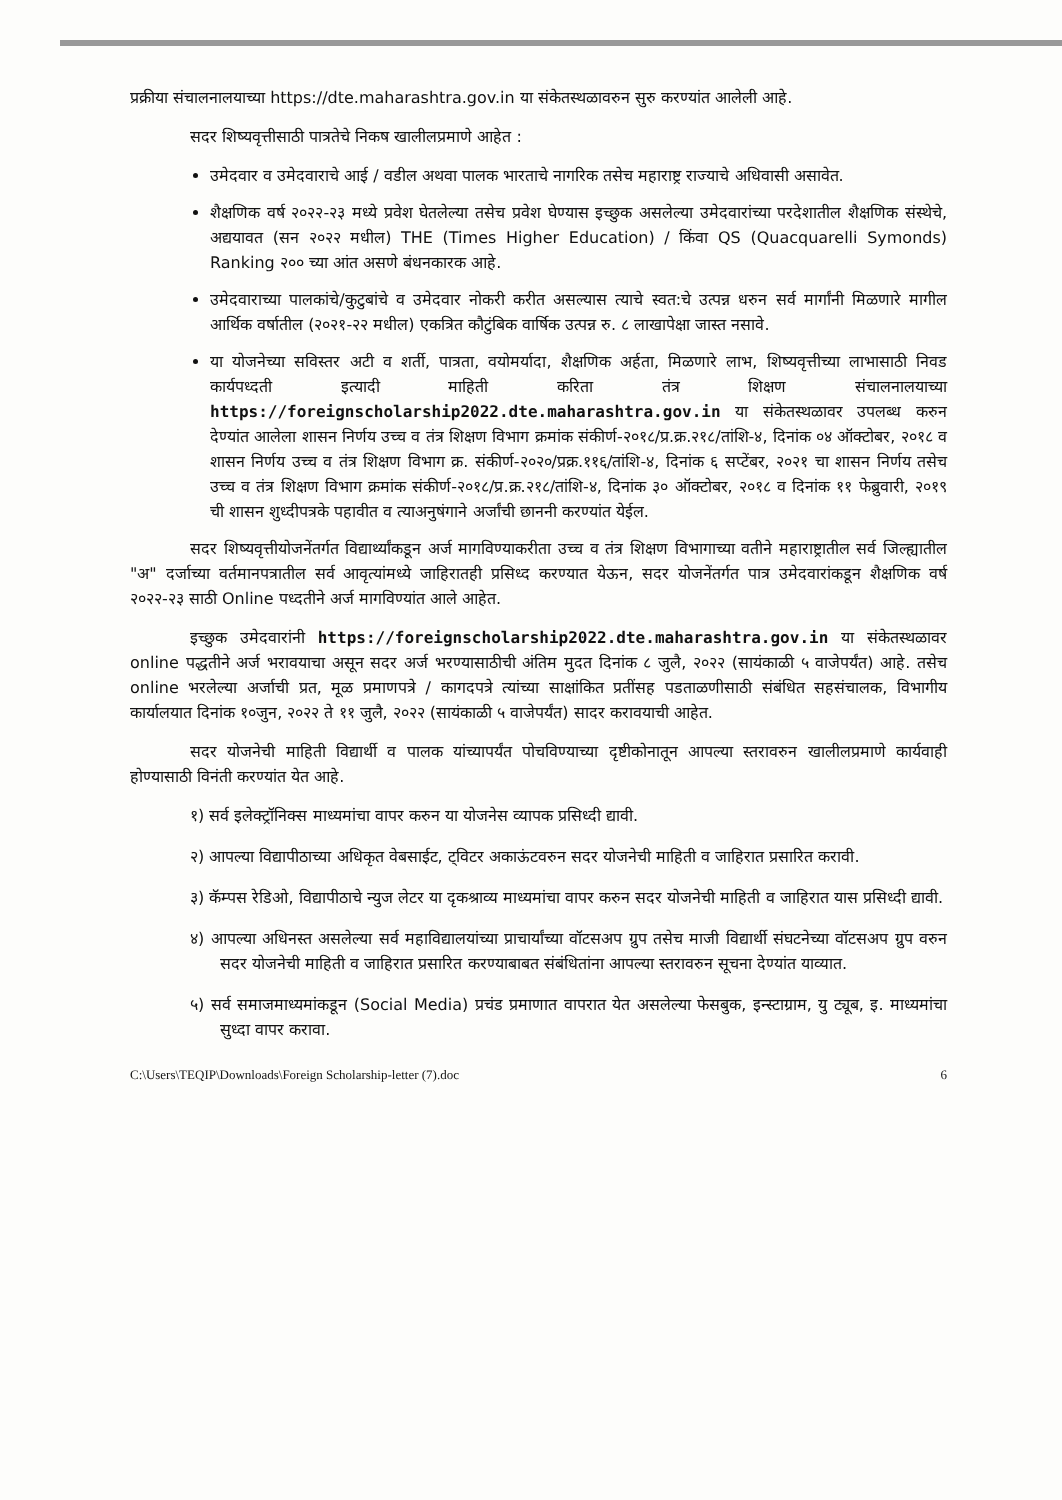प्रक्रीया संचालनालयाच्या https://dte.maharashtra.gov.in या संकेतस्थळावरुन सुरु करण्यांत आलेली आहे.
सदर शिष्यवृत्तीसाठी पात्रतेचे निकष खालीलप्रमाणे आहेत :
उमेदवार व उमेदवाराचे आई / वडील अथवा पालक भारताचे नागरिक तसेच महाराष्ट्र राज्याचे अधिवासी असावेत.
शैक्षणिक वर्ष २०२२-२३ मध्ये प्रवेश घेतलेल्या तसेच प्रवेश घेण्यास इच्छुक असलेल्या उमेदवारांच्या परदेशातील शैक्षणिक संस्थेचे, अद्ययावत (सन २०२२ मधील) THE (Times Higher Education) / किंवा QS (Quacquarelli Symonds) Ranking २०० च्या आंत असणे बंधनकारक आहे.
उमेदवाराच्या पालकांचे/कुटुबांचे व उमेदवार नोकरी करीत असल्यास त्याचे स्वत:चे उत्पन्न धरुन सर्व मार्गांनी मिळणारे मागील आर्थिक वर्षातील (२०२१-२२ मधील) एकत्रित कौटुंबिक वार्षिक उत्पन्न रु. ८ लाखापेक्षा जास्त नसावे.
या योजनेच्या सविस्तर अटी व शर्ती, पात्रता, वयोमर्यादा, शैक्षणिक अर्हता, मिळणारे लाभ, शिष्यवृत्तीच्या लाभासाठी निवड कार्यपध्दती इत्यादी माहिती करिता तंत्र शिक्षण संचालनालयाच्या https://foreignscholarship2022.dte.maharashtra.gov.in या संकेतस्थळावर उपलब्ध करुन देण्यांत आलेला शासन निर्णय उच्च व तंत्र शिक्षण विभाग क्रमांक संकीर्ण-२०१८/प्र.क्र.२१८/तांशि-४, दिनांक ०४ ऑक्टोबर, २०१८ व शासन निर्णय उच्च व तंत्र शिक्षण विभाग क्र. संकीर्ण-२०२०/प्रक्र.११६/तांशि-४, दिनांक ६ सप्टेंबर, २०२१ चा शासन निर्णय तसेच उच्च व तंत्र शिक्षण विभाग क्रमांक संकीर्ण-२०१८/प्र.क्र.२१८/तांशि-४, दिनांक ३० ऑक्टोबर, २०१८ व दिनांक ११ फेब्रुवारी, २०१९ ची शासन शुध्दीपत्रके पहावीत व त्याअनुषंगाने अर्जांची छाननी करण्यांत येईल.
सदर शिष्यवृत्तीयोजनेंतर्गत विद्यार्थ्यांकडून अर्ज मागविण्याकरीता उच्च व तंत्र शिक्षण विभागाच्या वतीने महाराष्ट्रातील सर्व जिल्ह्यातील "अ" दर्जाच्या वर्तमानपत्रातील सर्व आवृत्यांमध्ये जाहिरातही प्रसिध्द करण्यात येऊन, सदर योजनेंतर्गत पात्र उमेदवारांकडून शैक्षणिक वर्ष २०२२-२३ साठी Online पध्दतीने अर्ज मागविण्यांत आले आहेत.
इच्छुक उमेदवारांनी https://foreignscholarship2022.dte.maharashtra.gov.in या संकेतस्थळावर online पद्धतीने अर्ज भरावयाचा असून सदर अर्ज भरण्यासाठीची अंतिम मुदत दिनांक ८ जुलै, २०२२ (सायंकाळी ५ वाजेपर्यंत) आहे. तसेच online भरलेल्या अर्जाची प्रत, मूळ प्रमाणपत्रे / कागदपत्रे त्यांच्या साक्षांकित प्रतींसह पडताळणीसाठी संबंधित सहसंचालक, विभागीय कार्यालयात दिनांक १०जुन, २०२२ ते ११ जुलै, २०२२ (सायंकाळी ५ वाजेपर्यंत) सादर करावयाची आहेत.
सदर योजनेची माहिती विद्यार्थी व पालक यांच्यापर्यंत पोचविण्याच्या दृष्टीकोनातून आपल्या स्तरावरुन खालीलप्रमाणे कार्यवाही होण्यासाठी विनंती करण्यांत येत आहे.
१) सर्व इलेक्ट्रॉनिक्स माध्यमांचा वापर करुन या योजनेस व्यापक प्रसिध्दी द्यावी.
२) आपल्या विद्यापीठाच्या अधिकृत वेबसाईट, ट्विटर अकाऊंटवरुन सदर योजनेची माहिती व जाहिरात प्रसारित करावी.
३) कॅम्पस रेडिओ, विद्यापीठाचे न्युज लेटर या दृकश्राव्य माध्यमांचा वापर करुन सदर योजनेची माहिती व जाहिरात यास प्रसिध्दी द्यावी.
४) आपल्या अधिनस्त असलेल्या सर्व महाविद्यालयांच्या प्राचार्यांच्या वॉटसअप ग्रुप तसेच माजी विद्यार्थी संघटनेच्या वॉटसअप ग्रुप वरुन सदर योजनेची माहिती व जाहिरात प्रसारित करण्याबाबत संबंधितांना आपल्या स्तरावरुन सूचना देण्यांत याव्यात.
५) सर्व समाजमाध्यमांकडून (Social Media) प्रचंड प्रमाणात वापरात येत असलेल्या फेसबुक, इन्स्टाग्राम, यु ट्यूब, इ. माध्यमांचा सुध्दा वापर करावा.
C:\Users\TEQIP\Downloads\Foreign Scholarship-letter (7).doc 6